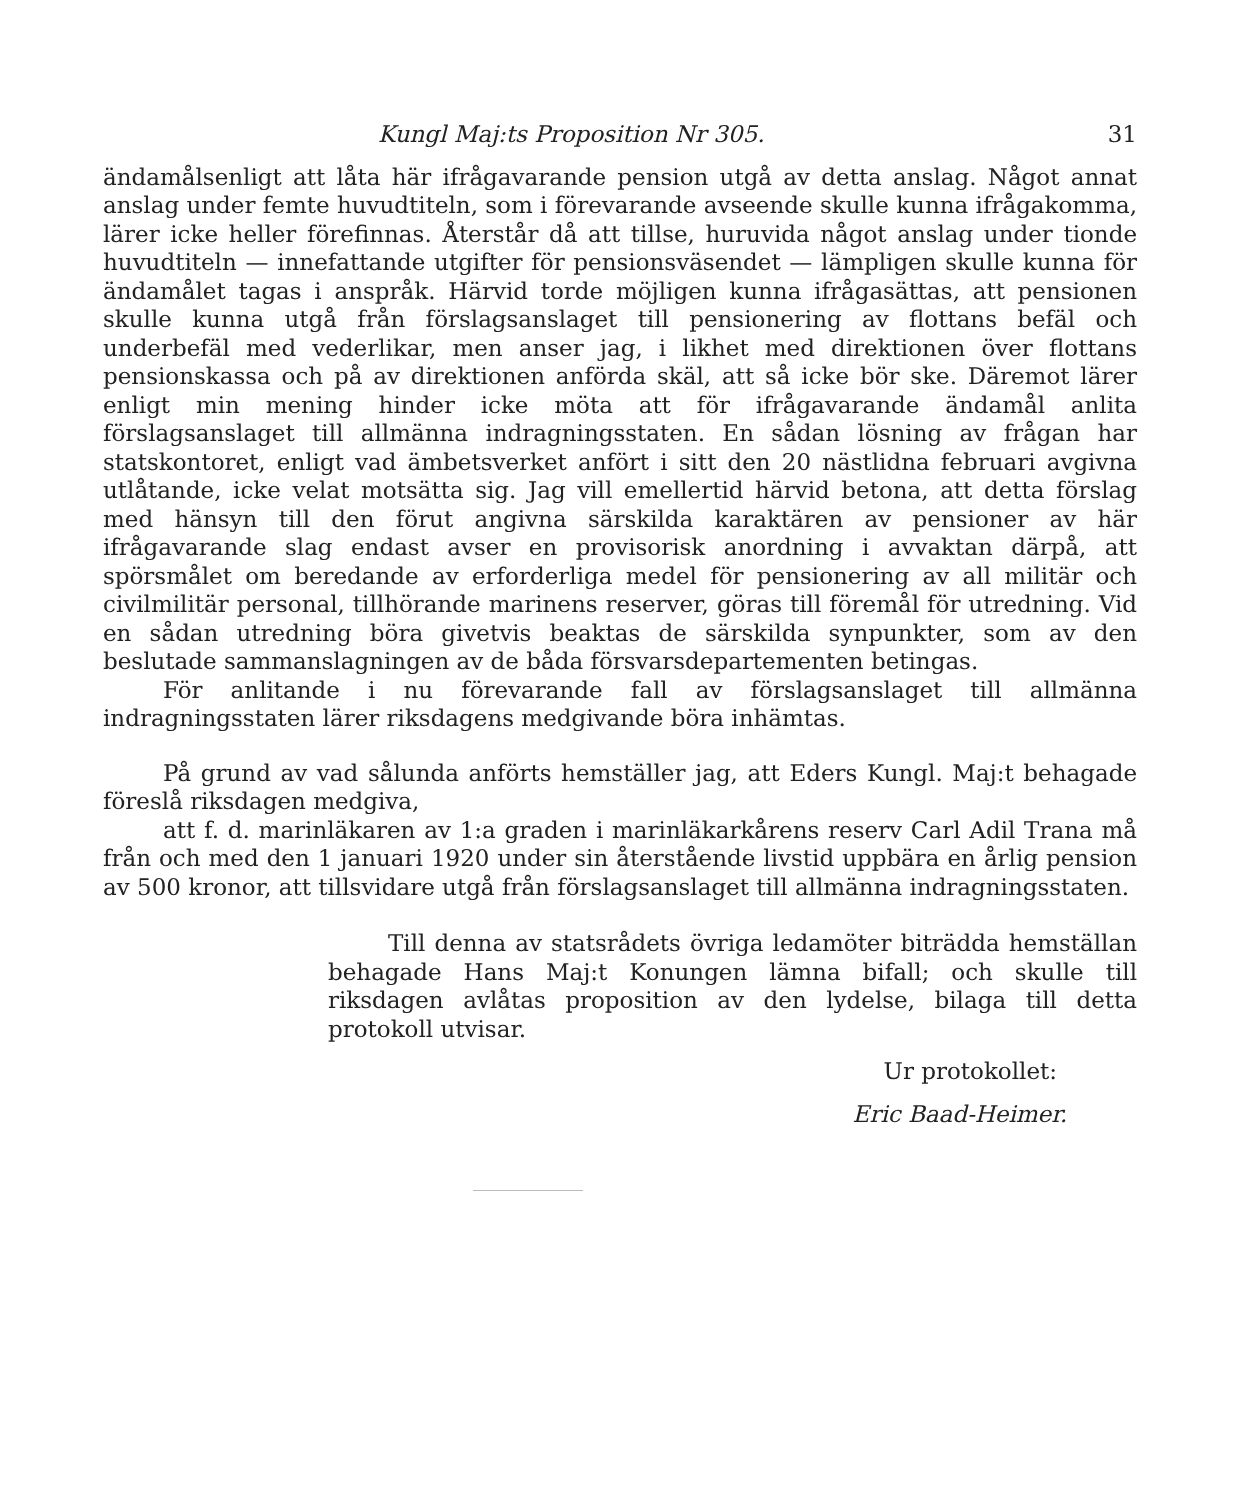Kungl Maj:ts Proposition Nr 305. 31
ändamålsenligt att låta här ifrågavarande pension utgå av detta anslag. Något annat anslag under femte huvudtiteln, som i förevarande avseende skulle kunna ifrågakomma, lärer icke heller förefinnas. Återstår då att tillse, huruvida något anslag under tionde huvudtiteln — innefattande utgifter för pensionsväsendet — lämpligen skulle kunna för ändamålet tagas i anspråk. Härvid torde möjligen kunna ifrågasättas, att pensionen skulle kunna utgå från förslagsanslaget till pensionering av flottans befäl och underbefäl med vederlikar, men anser jag, i likhet med direktionen över flottans pensionskassa och på av direktionen anförda skäl, att så icke bör ske. Däremot lärer enligt min mening hinder icke möta att för ifrågavarande ändamål anlita förslagsanslaget till allmänna indragningsstaten. En sådan lösning av frågan har statskontoret, enligt vad ämbetsverket anfört i sitt den 20 nästlidna februari avgivna utlåtande, icke velat motsätta sig. Jag vill emellertid härvid betona, att detta förslag med hänsyn till den förut angivna särskilda karaktären av pensioner av här ifrågavarande slag endast avser en provisorisk anordning i avvaktan därpå, att spörsmålet om beredande av erforderliga medel för pensionering av all militär och civilmilitär personal, tillhörande marinens reserver, göras till föremål för utredning. Vid en sådan utredning böra givetvis beaktas de särskilda synpunkter, som av den beslutade sammanslagningen av de båda försvarsdepartementen betingas.
För anlitande i nu förevarande fall av förslagsanslaget till allmänna indragningsstaten lärer riksdagens medgivande böra inhämtas.
På grund av vad sålunda anförts hemställer jag, att Eders Kungl. Maj:t behagade föreslå riksdagen medgiva,
att f. d. marinläkaren av 1:a graden i marinläkarkårens reserv Carl Adil Trana må från och med den 1 januari 1920 under sin återstående livstid uppbära en årlig pension av 500 kronor, att tillsvidare utgå från förslagsanslaget till allmänna indragningsstaten.
Till denna av statsrådets övriga ledamöter biträdda hemställan behagade Hans Maj:t Konungen lämna bifall; och skulle till riksdagen avlåtas proposition av den lydelse, bilaga till detta protokoll utvisar.
Ur protokollet:
Eric Baad-Heimer.